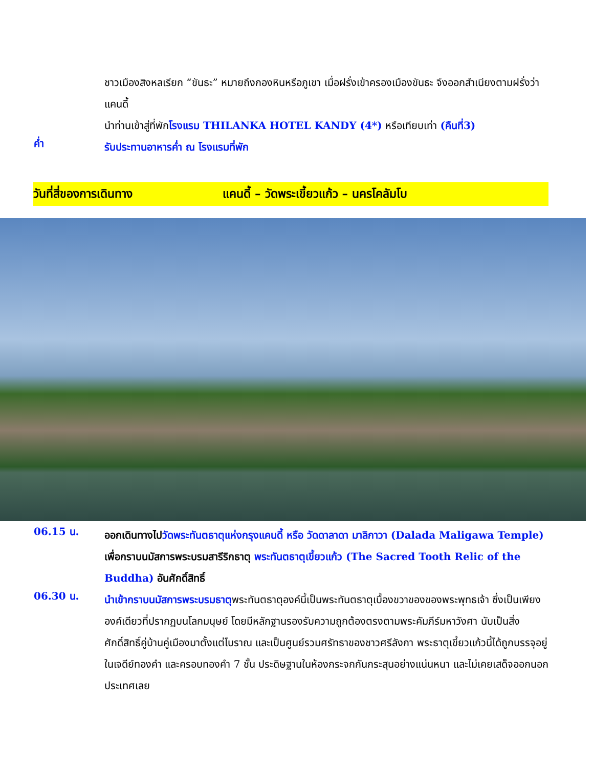ชาวเมืองสิงหลเรียก “ขันธะ” หมายถึงกองหินหรือภูเขา เมื่อฝรั่งเข้าครองเมืองขันธะ จึงออกสำเนียงตามฝรั่งว่า แคนดี้
นำท่านเข้าสู่ที่พักโรงแรม THILANKA HOTEL KANDY (4*) หรือเทียบเท่า (คืนที่3)
ค่ำ
รับประทานอาหารค่ำ ณ โรงแรมที่พัก
วันที่สี่ของการเดินทาง แคนดี้ – วัดพระเขี้ยวแก้ว – นครโคลัมโบ
06.15 น.
ออกเดินทางไปวัดพระทันตธาตุแห่งกรุงแคนดี้ หรือ วัดดาลาดา มาลิกาวา (Dalada Maligawa Temple) เพื่อกราบนมัสการพระบรมสารีริกธาตุ พระทันตธาตุเขี้ยวแก้ว (The Sacred Tooth Relic of the Buddha) อันศักดิ์สิทธิ์
06.30 น.
นำเข้ากราบนมัสการพระบรมธาตุพระทันตธาตุองค์นี้เป็นพระทันตธาตุเบื้องขวาของของพระพุทธเจ้า ซึ่งเป็นเพียงองค์เดียวที่ปรากฏบนโลกมนุษย์ โดยมีหลักฐานรองรับความถูกต้องตรงตามพระคัมภีร์มหาวังศา นับเป็นสิ่งศักดิ์สิทธิ์คู่บ้านคู่เมืองมาตั้งแต่โบราณ และเป็นศูนย์รวมศรัทธาของชาวศรีลังกา พระธาตุเขี้ยวแก้วนี้ได้ถูกบรรจุอยู่ในเจดีย์ทองคำ และครอบทองคำ 7 ชั้น ประดิษฐานในห้องกระจกกันกระสุนอย่างแน่นหนา และไม่เคยเสด็จออกนอกประเทศเลย